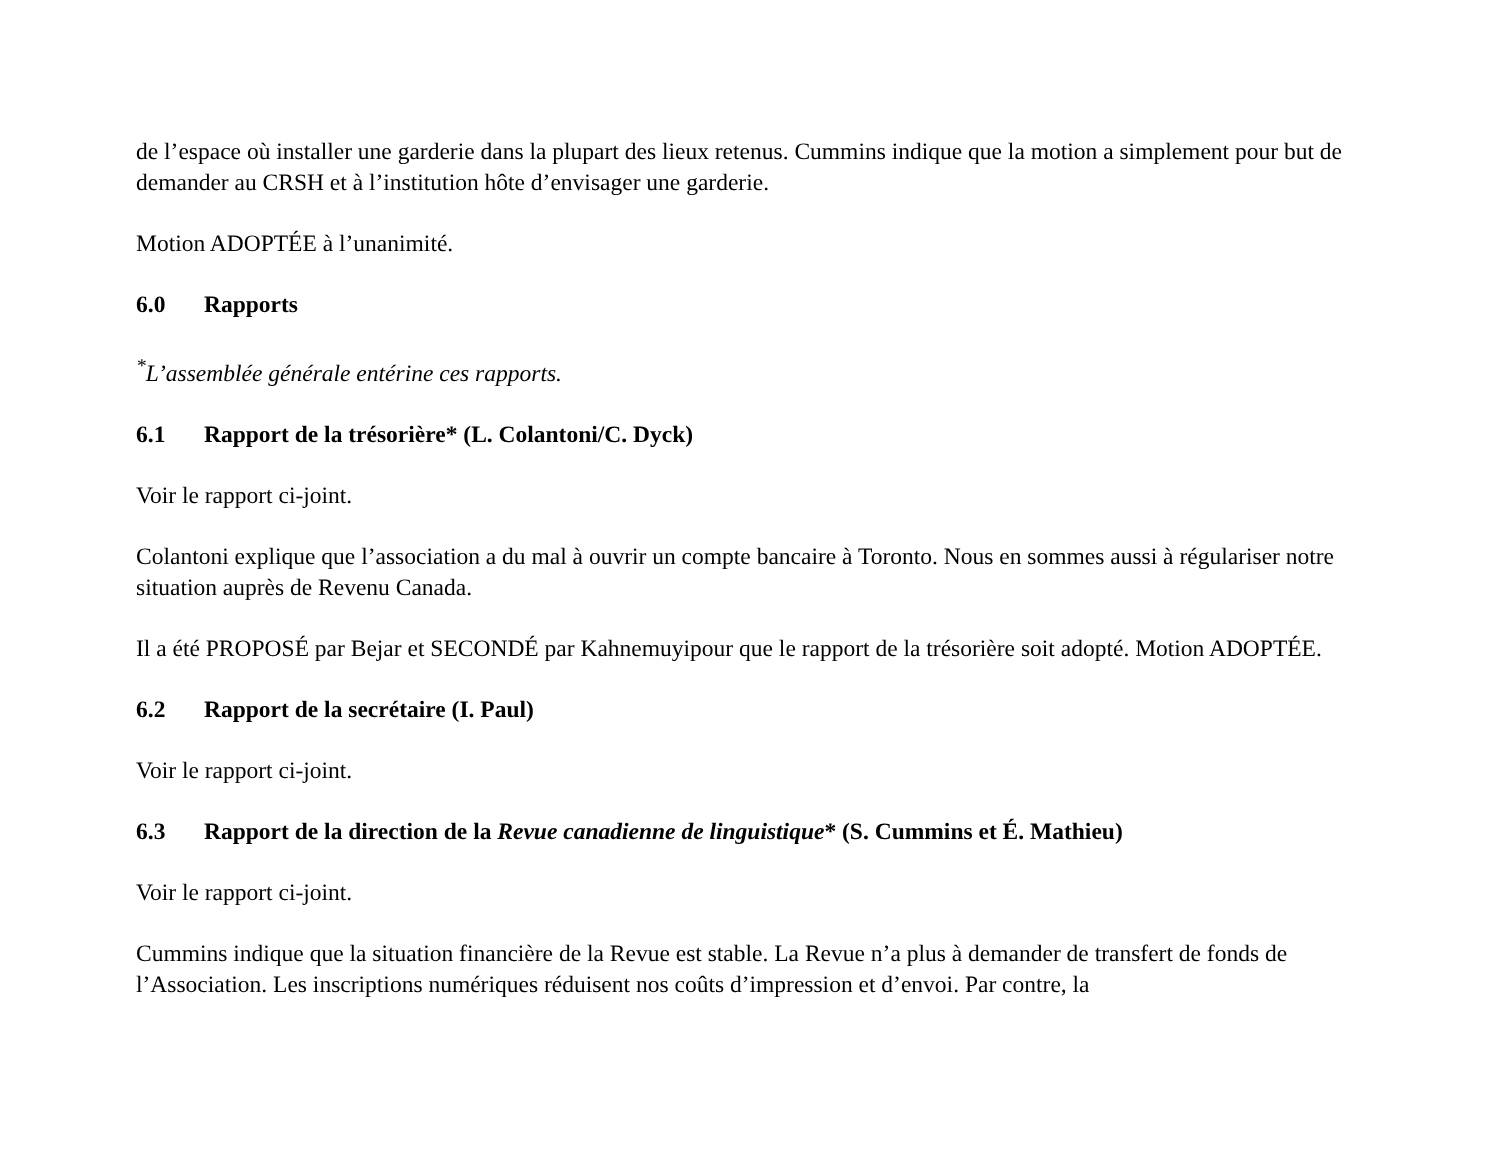de l’espace où installer une garderie dans la plupart des lieux retenus. Cummins indique que la motion a simplement pour but de demander au CRSH et à l’institution hôte d’envisager une garderie.
Motion ADOPTÉE à l’unanimité.
6.0 Rapports
<sup>*</sup> L’assemblée générale entérine ces rapports.
6.1 Rapport de la trésorière* (L. Colantoni/C. Dyck)
Voir le rapport ci-joint.
Colantoni explique que l’association a du mal à ouvrir un compte bancaire à Toronto. Nous en sommes aussi à régulariser notre situation auprès de Revenu Canada.
Il a été PROPOSÉ par Bejar et SECONDÉ par Kahnemuyipour que le rapport de la trésorière soit adopté. Motion ADOPTÉE.
6.2 Rapport de la secrétaire (I. Paul)
Voir le rapport ci-joint.
6.3 Rapport de la direction de la Revue canadienne de linguistique* (S. Cummins et É. Mathieu)
Voir le rapport ci-joint.
Cummins indique que la situation financière de la Revue est stable. La Revue n’a plus à demander de transfert de fonds de l’Association. Les inscriptions numériques réduisent nos coûts d’impression et d’envoi. Par contre, la